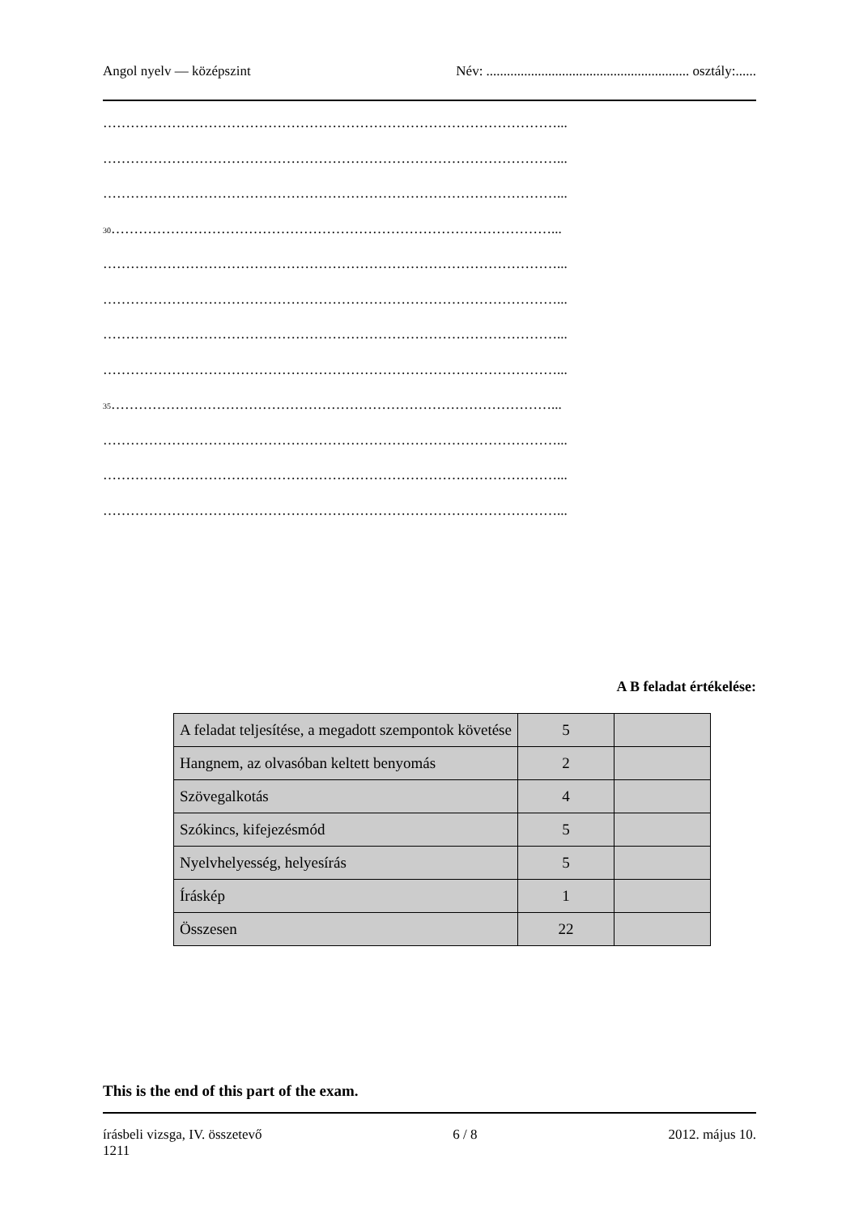Angol nyelv — középszint Név: ........................................................... osztály:......
………………………………………………………………………………………...
………………………………………………………………………………………...
………………………………………………………………………………………...
<sub>30</sub>……………………………………………………………………………………...
………………………………………………………………………………………...
………………………………………………………………………………………...
………………………………………………………………………………………...
………………………………………………………………………………………...
<sub>35</sub>……………………………………………………………………………………...
………………………………………………………………………………………...
………………………………………………………………………………………...
………………………………………………………………………………………...
A B feladat értékelése:
| A feladat teljesítése, a megadott szempontok követése | 5 | |
| Hangnem, az olvasóban keltett benyomás | 2 | |
| Szövegalkotás | 4 | |
| Szókincs, kifejezésmód | 5 | |
| Nyelvhelyesség, helyesírás | 5 | |
| Íráskép | 1 | |
| Összesen | 22 | |
This is the end of this part of the exam.
írásbeli vizsga, IV. összetevő
1211 6 / 8 2012. május 10.